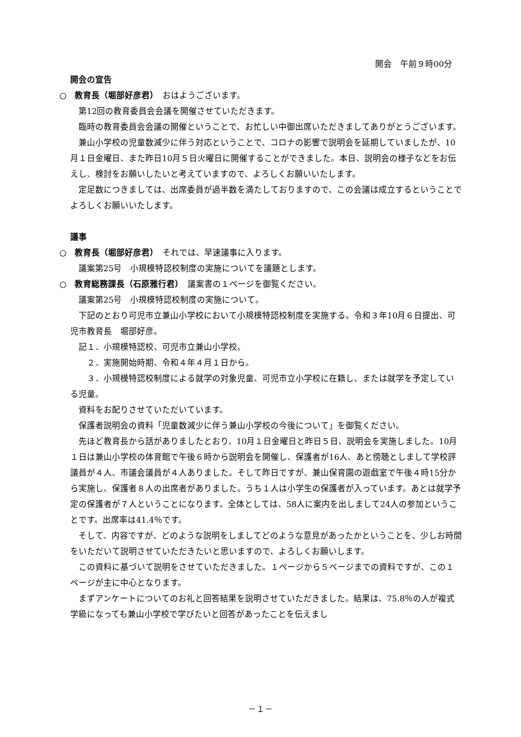開会　午前９時00分
開会の宣告
○　教育長（堀部好彦君）　おはようございます。
第12回の教育委員会会議を開催させていただきます。
臨時の教育委員会会議の開催ということで、お忙しい中御出席いただきましてありがとうございます。
兼山小学校の児童数減少に伴う対応ということで、コロナの影響で説明会を延期していましたが、10月１日金曜日、また昨日10月５日火曜日に開催することができました。本日、説明会の様子などをお伝えし、検討をお願いしたいと考えていますので、よろしくお願いいたします。
定足数につきましては、出席委員が過半数を満たしておりますので、この会議は成立するということでよろしくお願いいたします。
議事
○　教育長（堀部好彦君）　それでは、早速議事に入ります。
議案第25号　小規模特認校制度の実施についてを議題とします。
○　教育総務課長（石原雅行君）　議案書の１ページを御覧ください。
議案第25号　小規模特認校制度の実施について。
下記のとおり可児市立兼山小学校において小規模特認校制度を実施する。令和３年10月６日提出、可児市教育長　堀部好彦。
記１．小規模特認校、可児市立兼山小学校。
　２．実施開始時期、令和４年４月１日から。
　３．小規模特認校制度による就学の対象児童、可児市立小学校に在籍し、または就学を予定している児童。
資料をお配りさせていただいています。
保護者説明会の資料「児童数減少に伴う兼山小学校の今後について」を御覧ください。
先ほど教育長から話がありましたとおり、10月１日金曜日と昨日５日、説明会を実施しました。10月１日は兼山小学校の体育館で午後６時から説明会を開催し、保護者が16人、あと傍聴としまして学校評議員が４人、市議会議員が４人ありました。そして昨日ですが、兼山保育園の遊戯室で午後４時15分から実施し、保護者８人の出席者がありました。うち１人は小学生の保護者が入っています。あとは就学予定の保護者が７人ということになります。全体としては、58人に案内を出しまして24人の参加ということです。出席率は41.4％です。
そして、内容ですが、どのような説明をしましてどのような意見があったかということを、少しお時間をいただいて説明させていただきたいと思いますので、よろしくお願いします。
この資料に基づいて説明をさせていただきました。１ページから５ページまでの資料ですが、この１ページが主に中心となります。
まずアンケートについてのお礼と回答結果を説明させていただきました。結果は、75.8％の人が複式学級になっても兼山小学校で学びたいと回答があったことを伝えまし
－１－